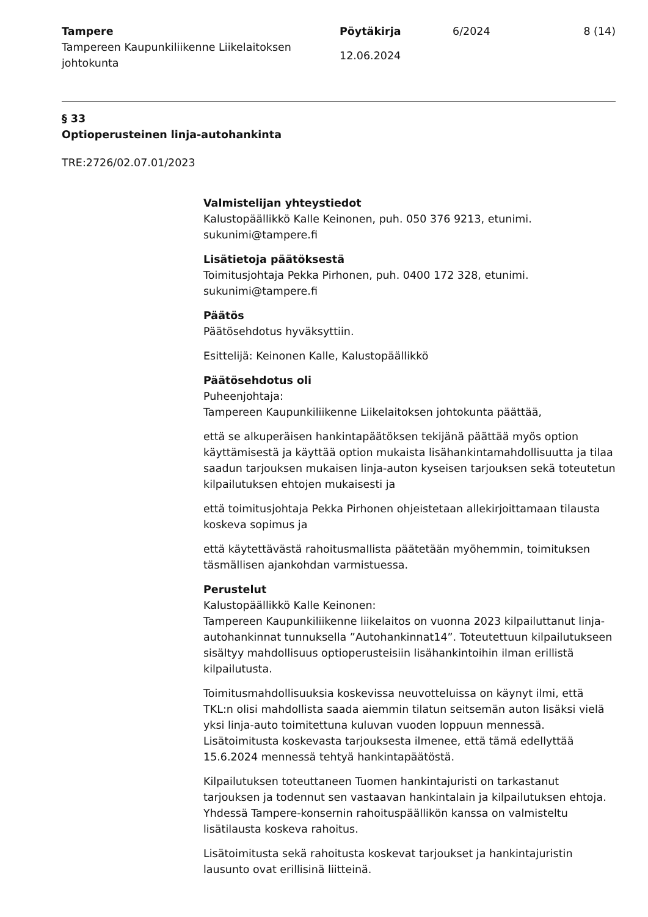Tampere
Tampereen Kaupunkiliikenne Liikelaitoksen johtokunta
Pöytäkirja
12.06.2024
6/2024 8 (14)
§ 33
Optioperusteinen linja-autohankinta
TRE:2726/02.07.01/2023
Valmistelijan yhteystiedot
Kalustopäällikkö Kalle Keinonen, puh. 050 376 9213, etunimi.
sukunimi@tampere.fi
Lisätietoja päätöksestä
Toimitusjohtaja Pekka Pirhonen, puh. 0400 172 328, etunimi.
sukunimi@tampere.fi
Päätös
Päätösehdotus hyväksyttiin.
Esittelijä: Keinonen Kalle, Kalustopäällikkö
Päätösehdotus oli
Puheenjohtaja:
Tampereen Kaupunkiliikenne Liikelaitoksen johtokunta päättää,
että se alkuperäisen hankintapäätöksen tekijänä päättää myös option käyttämisestä ja käyttää option mukaista lisähankintamahdollisuutta ja tilaa saadun tarjouksen mukaisen linja-auton kyseisen tarjouksen sekä toteutetun kilpailutuksen ehtojen mukaisesti ja
että toimitusjohtaja Pekka Pirhonen ohjeistetaan allekirjoittamaan tilausta koskeva sopimus ja
että käytettävästä rahoitusmallista päätetään myöhemmin, toimituksen täsmällisen ajankohdan varmistuessa.
Perustelut
Kalustopäällikkö Kalle Keinonen:
Tampereen Kaupunkiliikenne liikelaitos on vuonna 2023 kilpailuttanut linja-autohankinnat tunnuksella ”Autohankinnat14”. Toteutettuun kilpailutukseen sisältyy mahdollisuus optioperusteisiin lisähankintoihin ilman erillistä kilpailutusta.
Toimitusmahdollisuuksia koskevissa neuvotteluissa on käynyt ilmi, että TKL:n olisi mahdollista saada aiemmin tilatun seitsemän auton lisäksi vielä yksi linja-auto toimitettuna kuluvan vuoden loppuun mennessä. Lisätoimitusta koskevasta tarjouksesta ilmenee, että tämä edellyttää 15.6.2024 mennessä tehtyä hankintapäätöstä.
Kilpailutuksen toteuttaneen Tuomen hankintajuristi on tarkastanut tarjouksen ja todennut sen vastaavan hankintalain ja kilpailutuksen ehtoja. Yhdessä Tampere-konsernin rahoituspäällikön kanssa on valmisteltu lisätilausta koskeva rahoitus.
Lisätoimitusta sekä rahoitusta koskevat tarjoukset ja hankintajuristin lausunto ovat erillisinä liitteinä.